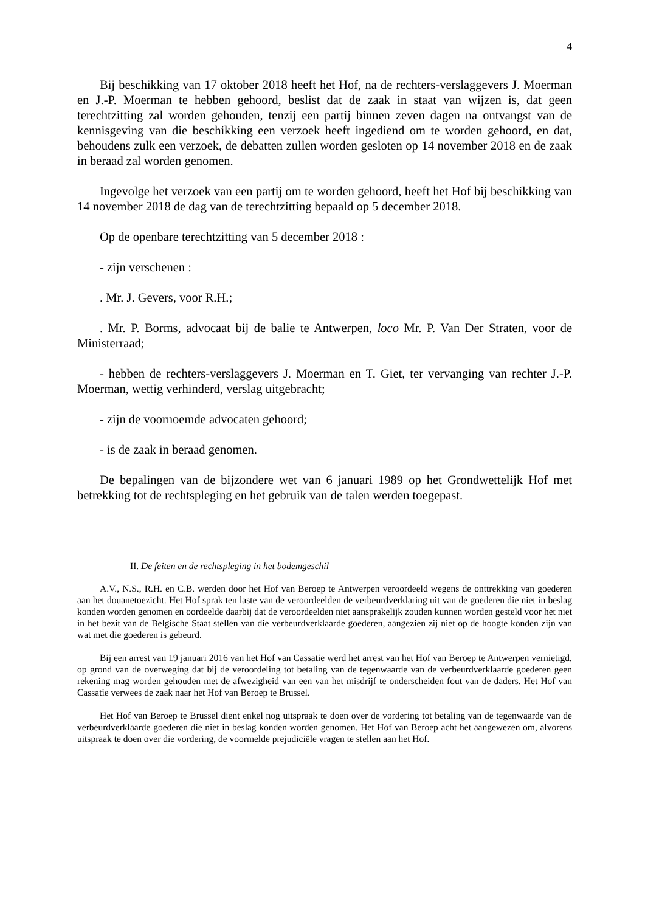4
Bij beschikking van 17 oktober 2018 heeft het Hof, na de rechters-verslaggevers J. Moerman en J.-P. Moerman te hebben gehoord, beslist dat de zaak in staat van wijzen is, dat geen terechtzitting zal worden gehouden, tenzij een partij binnen zeven dagen na ontvangst van de kennisgeving van die beschikking een verzoek heeft ingediend om te worden gehoord, en dat, behoudens zulk een verzoek, de debatten zullen worden gesloten op 14 november 2018 en de zaak in beraad zal worden genomen.
Ingevolge het verzoek van een partij om te worden gehoord, heeft het Hof bij beschikking van 14 november 2018 de dag van de terechtzitting bepaald op 5 december 2018.
Op de openbare terechtzitting van 5 december 2018 :
- zijn verschenen :
. Mr. J. Gevers, voor R.H.;
. Mr. P. Borms, advocaat bij de balie te Antwerpen, loco Mr. P. Van Der Straten, voor de Ministerraad;
- hebben de rechters-verslaggevers J. Moerman en T. Giet, ter vervanging van rechter J.-P. Moerman, wettig verhinderd, verslag uitgebracht;
- zijn de voornoemde advocaten gehoord;
- is de zaak in beraad genomen.
De bepalingen van de bijzondere wet van 6 januari 1989 op het Grondwettelijk Hof met betrekking tot de rechtspleging en het gebruik van de talen werden toegepast.
II. De feiten en de rechtspleging in het bodemgeschil
A.V., N.S., R.H. en C.B. werden door het Hof van Beroep te Antwerpen veroordeeld wegens de onttrekking van goederen aan het douanetoezicht. Het Hof sprak ten laste van de veroordeelden de verbeurdverklaring uit van de goederen die niet in beslag konden worden genomen en oordeelde daarbij dat de veroordeelden niet aansprakelijk zouden kunnen worden gesteld voor het niet in het bezit van de Belgische Staat stellen van die verbeurdverklaarde goederen, aangezien zij niet op de hoogte konden zijn van wat met die goederen is gebeurd.
Bij een arrest van 19 januari 2016 van het Hof van Cassatie werd het arrest van het Hof van Beroep te Antwerpen vernietigd, op grond van de overweging dat bij de veroordeling tot betaling van de tegenwaarde van de verbeurdverklaarde goederen geen rekening mag worden gehouden met de afwezigheid van een van het misdrijf te onderscheiden fout van de daders. Het Hof van Cassatie verwees de zaak naar het Hof van Beroep te Brussel.
Het Hof van Beroep te Brussel dient enkel nog uitspraak te doen over de vordering tot betaling van de tegenwaarde van de verbeurdverklaarde goederen die niet in beslag konden worden genomen. Het Hof van Beroep acht het aangewezen om, alvorens uitspraak te doen over die vordering, de voormelde prejudiciële vragen te stellen aan het Hof.